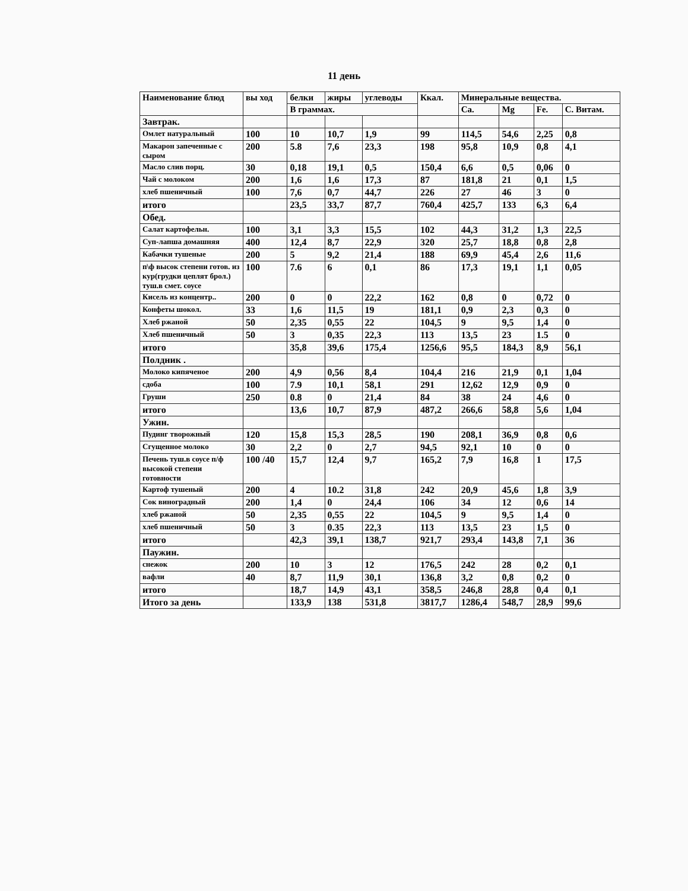11 день
| Наименование блюд | вы ход | белки | жиры | углеводы | Ккал. | Минеральные вещества. | | | |
| --- | --- | --- | --- | --- | --- | --- | --- | --- | --- |
| | | В граммах. | | | | Ca. | Mg | Fe. | C. Витам. |
| Завтрак. | | | | | | | | | |
| Омлет натуральный | 100 | 10 | 10,7 | 1,9 | 99 | 114,5 | 54,6 | 2,25 | 0,8 |
| Макарон запеченные с сыром | 200 | 5.8 | 7,6 | 23,3 | 198 | 95,8 | 10,9 | 0,8 | 4,1 |
| Масло слив порц. | 30 | 0,18 | 19,1 | 0,5 | 150,4 | 6,6 | 0,5 | 0,06 | 0 |
| Чай с молоком | 200 | 1,6 | 1,6 | 17,3 | 87 | 181,8 | 21 | 0,1 | 1,5 |
| хлеб пшеничный | 100 | 7,6 | 0,7 | 44,7 | 226 | 27 | 46 | 3 | 0 |
| итого | | 23,5 | 33,7 | 87,7 | 760,4 | 425,7 | 133 | 6,3 | 6,4 |
| Обед. | | | | | | | | | |
| Салат картофельн. | 100 | 3,1 | 3,3 | 15,5 | 102 | 44,3 | 31,2 | 1,3 | 22,5 |
| Суп-лапша домашняя | 400 | 12,4 | 8,7 | 22,9 | 320 | 25,7 | 18,8 | 0,8 | 2,8 |
| Кабачки тушеные | 200 | 5 | 9,2 | 21,4 | 188 | 69,9 | 45,4 | 2,6 | 11,6 |
| п\ф высок степени готов. из кур(грудки цеплят брол.) туш.в смет. соусе | 100 | 7.6 | 6 | 0,1 | 86 | 17,3 | 19,1 | 1,1 | 0,05 |
| Кисель из концентр.. | 200 | 0 | 0 | 22,2 | 162 | 0,8 | 0 | 0,72 | 0 |
| Конфеты шокол. | 33 | 1,6 | 11,5 | 19 | 181,1 | 0,9 | 2,3 | 0,3 | 0 |
| Хлеб ржаной | 50 | 2,35 | 0,55 | 22 | 104,5 | 9 | 9,5 | 1,4 | 0 |
| Хлеб пшеничный | 50 | 3 | 0,35 | 22,3 | 113 | 13,5 | 23 | 1.5 | 0 |
| итого | | 35,8 | 39,6 | 175,4 | 1256,6 | 95,5 | 184,3 | 8,9 | 56,1 |
| Полдник . | | | | | | | | | |
| Молоко кипяченое | 200 | 4,9 | 0,56 | 8,4 | 104,4 | 216 | 21,9 | 0,1 | 1,04 |
| сдоба | 100 | 7.9 | 10,1 | 58,1 | 291 | 12,62 | 12,9 | 0,9 | 0 |
| Груши | 250 | 0.8 | 0 | 21,4 | 84 | 38 | 24 | 4,6 | 0 |
| итого | | 13,6 | 10,7 | 87,9 | 487,2 | 266,6 | 58,8 | 5,6 | 1,04 |
| Ужин. | | | | | | | | | |
| Пудинг творожный | 120 | 15,8 | 15,3 | 28,5 | 190 | 208,1 | 36,9 | 0,8 | 0,6 |
| Сгущенное молоко | 30 | 2,2 | 0 | 2,7 | 94,5 | 92,1 | 10 | 0 | 0 |
| Печень туш.в соусе п/ф высокой степени готовности | 100 /40 | 15,7 | 12,4 | 9,7 | 165,2 | 7,9 | 16,8 | 1 | 17,5 |
| Картоф тушеный | 200 | 4 | 10.2 | 31,8 | 242 | 20,9 | 45,6 | 1,8 | 3,9 |
| Сок виноградный | 200 | 1,4 | 0 | 24,4 | 106 | 34 | 12 | 0,6 | 14 |
| хлеб ржаной | 50 | 2,35 | 0,55 | 22 | 104,5 | 9 | 9,5 | 1,4 | 0 |
| хлеб пшеничный | 50 | 3 | 0.35 | 22,3 | 113 | 13,5 | 23 | 1,5 | 0 |
| итого | | 42,3 | 39,1 | 138,7 | 921,7 | 293,4 | 143,8 | 7,1 | 36 |
| Паужин. | | | | | | | | | |
| снежок | 200 | 10 | 3 | 12 | 176,5 | 242 | 28 | 0,2 | 0,1 |
| вафли | 40 | 8,7 | 11,9 | 30,1 | 136,8 | 3,2 | 0,8 | 0,2 | 0 |
| итого | | 18,7 | 14,9 | 43,1 | 358,5 | 246,8 | 28,8 | 0,4 | 0,1 |
| Итого за день | | 133,9 | 138 | 531,8 | 3817,7 | 1286,4 | 548,7 | 28,9 | 99,6 |